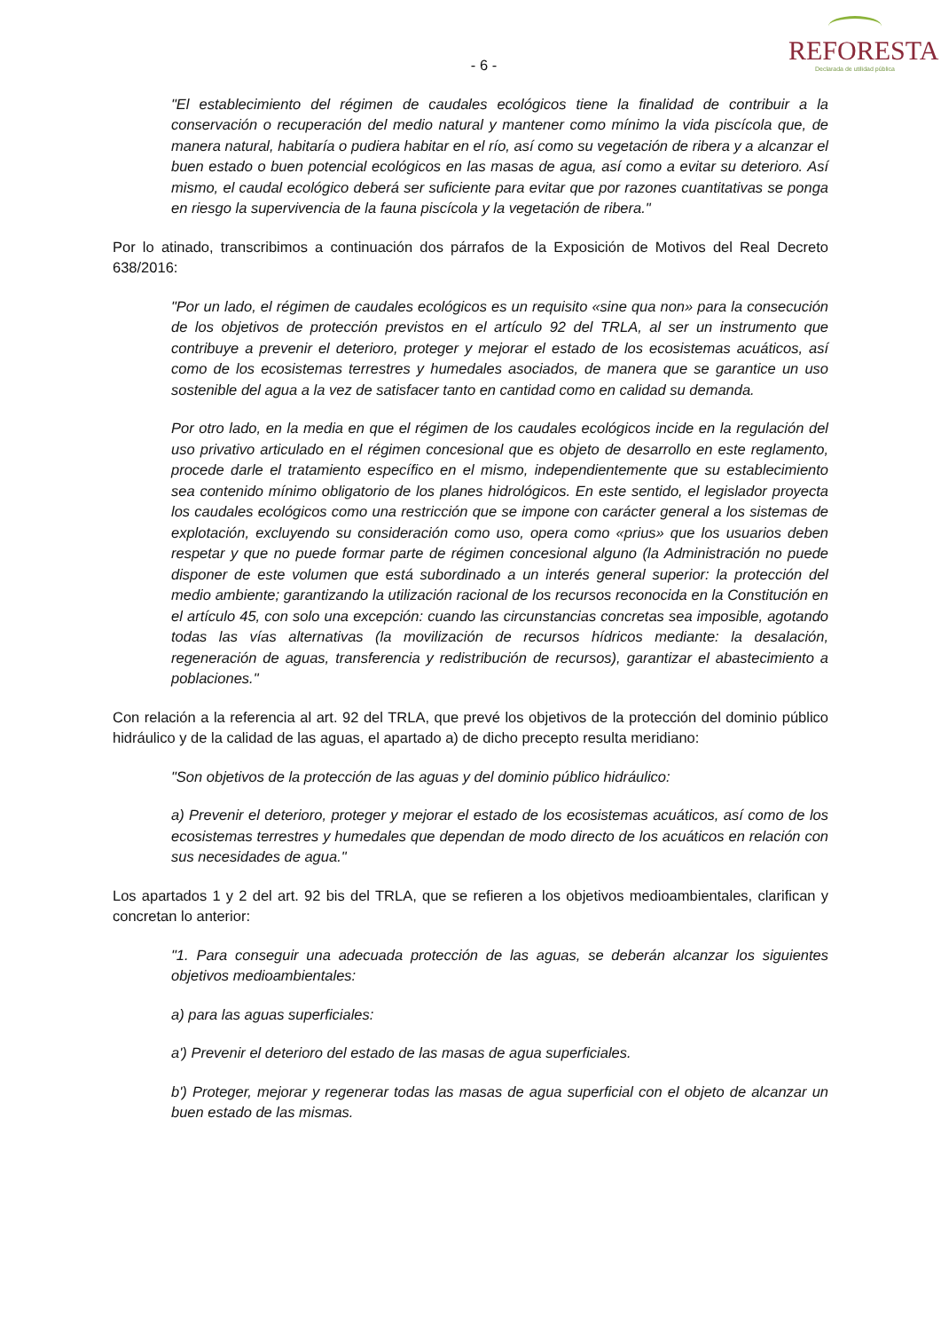REFORESTA
Declarada de utilidad pública
- 6 -
"El establecimiento del régimen de caudales ecológicos tiene la finalidad de contribuir a la conservación o recuperación del medio natural y mantener como mínimo la vida piscícola que, de manera natural, habitaría o pudiera habitar en el río, así como su vegetación de ribera y a alcanzar el buen estado o buen potencial ecológicos en las masas de agua, así como a evitar su deterioro. Así mismo, el caudal ecológico deberá ser suficiente para evitar que por razones cuantitativas se ponga en riesgo la supervivencia de la fauna piscícola y la vegetación de ribera."
Por lo atinado, transcribimos a continuación dos párrafos de la Exposición de Motivos del Real Decreto 638/2016:
"Por un lado, el régimen de caudales ecológicos es un requisito «sine qua non» para la consecución de los objetivos de protección previstos en el artículo 92 del TRLA, al ser un instrumento que contribuye a prevenir el deterioro, proteger y mejorar el estado de los ecosistemas acuáticos, así como de los ecosistemas terrestres y humedales asociados, de manera que se garantice un uso sostenible del agua a la vez de satisfacer tanto en cantidad como en calidad su demanda.
Por otro lado, en la media en que el régimen de los caudales ecológicos incide en la regulación del uso privativo articulado en el régimen concesional que es objeto de desarrollo en este reglamento, procede darle el tratamiento específico en el mismo, independientemente que su establecimiento sea contenido mínimo obligatorio de los planes hidrológicos. En este sentido, el legislador proyecta los caudales ecológicos como una restricción que se impone con carácter general a los sistemas de explotación, excluyendo su consideración como uso, opera como «prius» que los usuarios deben respetar y que no puede formar parte de régimen concesional alguno (la Administración no puede disponer de este volumen que está subordinado a un interés general superior: la protección del medio ambiente; garantizando la utilización racional de los recursos reconocida en la Constitución en el artículo 45, con solo una excepción: cuando las circunstancias concretas sea imposible, agotando todas las vías alternativas (la movilización de recursos hídricos mediante: la desalación, regeneración de aguas, transferencia y redistribución de recursos), garantizar el abastecimiento a poblaciones."
Con relación a la referencia al art. 92 del TRLA, que prevé los objetivos de la protección del dominio público hidráulico y de la calidad de las aguas, el apartado a) de dicho precepto resulta meridiano:
"Son objetivos de la protección de las aguas y del dominio público hidráulico:
a) Prevenir el deterioro, proteger y mejorar el estado de los ecosistemas acuáticos, así como de los ecosistemas terrestres y humedales que dependan de modo directo de los acuáticos en relación con sus necesidades de agua."
Los apartados 1 y 2 del art. 92 bis del TRLA, que se refieren a los objetivos medioambientales, clarifican y concretan lo anterior:
"1. Para conseguir una adecuada protección de las aguas, se deberán alcanzar los siguientes objetivos medioambientales:
a) para las aguas superficiales:
a') Prevenir el deterioro del estado de las masas de agua superficiales.
b') Proteger, mejorar y regenerar todas las masas de agua superficial con el objeto de alcanzar un buen estado de las mismas.